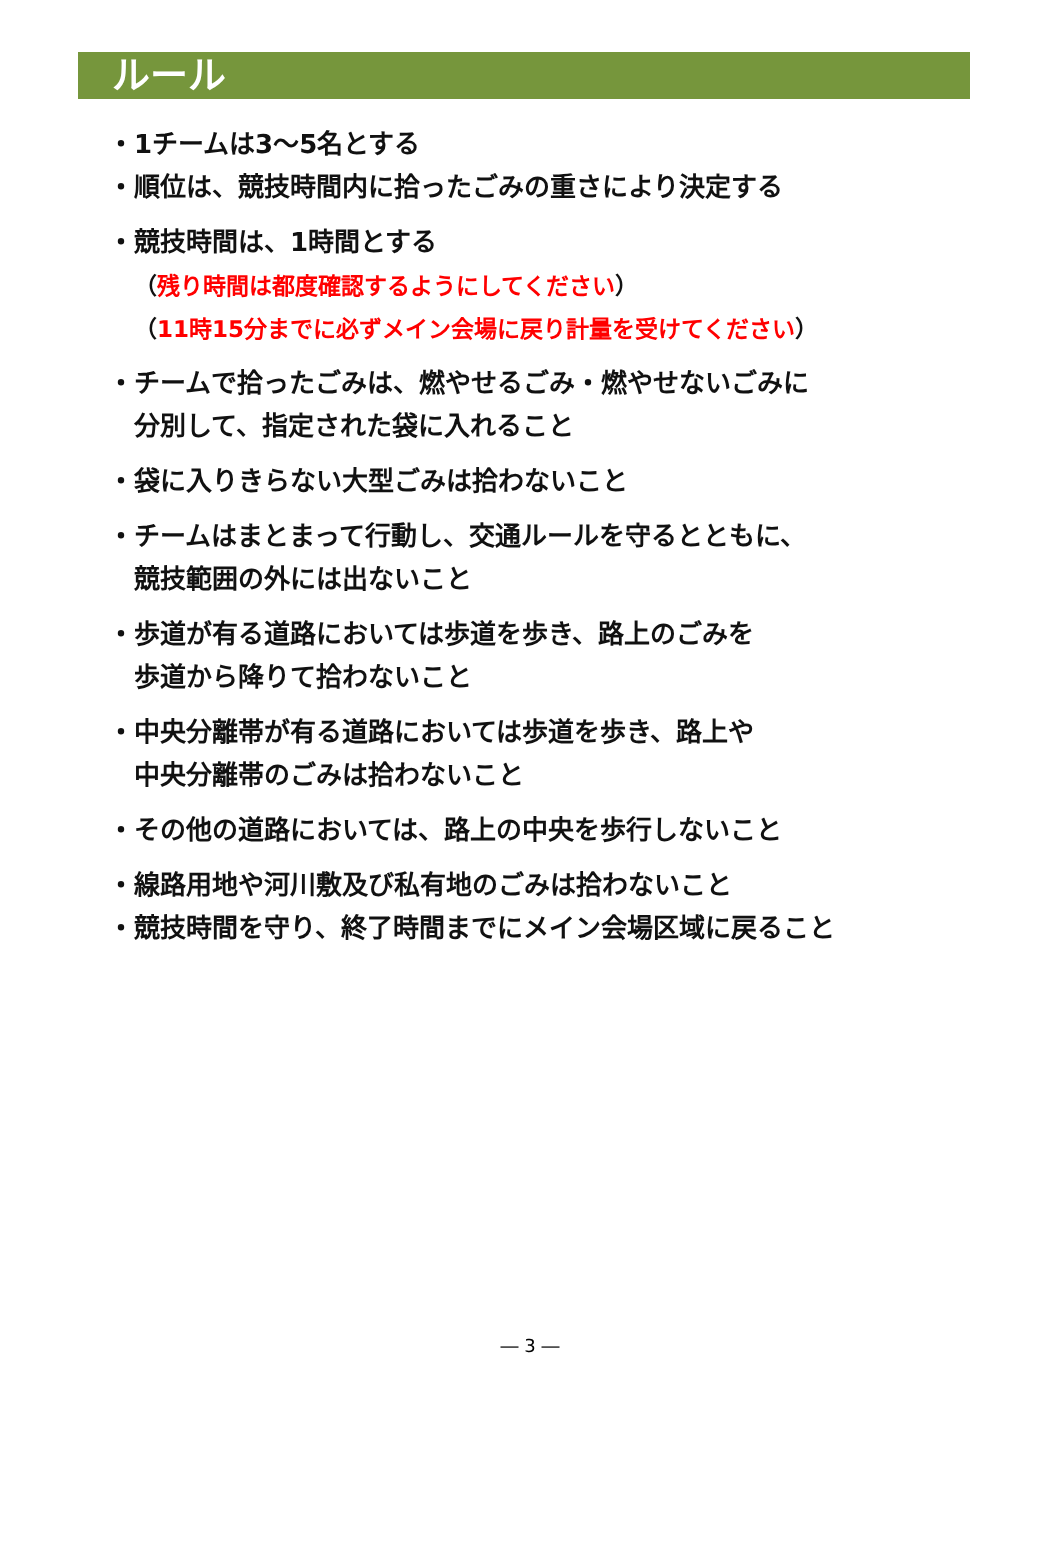ルール
・ 1チームは3～5名とする
・ 順位は、競技時間内に拾ったごみの重さにより決定する
・ 競技時間は、1時間とする
（残り時間は都度確認するようにしてください）
（11時15分までに必ずメイン会場に戻り計量を受けてください）
・ チームで拾ったごみは、燃やせるごみ・燃やせないごみに
分別して、指定された袋に入れること
・ 袋に入りきらない大型ごみは拾わないこと
・ チームはまとまって行動し、交通ルールを守るとともに、
競技範囲の外には出ないこと
・ 歩道が有る道路においては歩道を歩き、路上のごみを
歩道から降りて拾わないこと
・ 中央分離帯が有る道路においては歩道を歩き、路上や
中央分離帯のごみは拾わないこと
・ その他の道路においては、路上の中央を歩行しないこと
・ 線路用地や河川敷及び私有地のごみは拾わないこと
・ 競技時間を守り、終了時間までにメイン会場区域に戻ること
― 3 ―